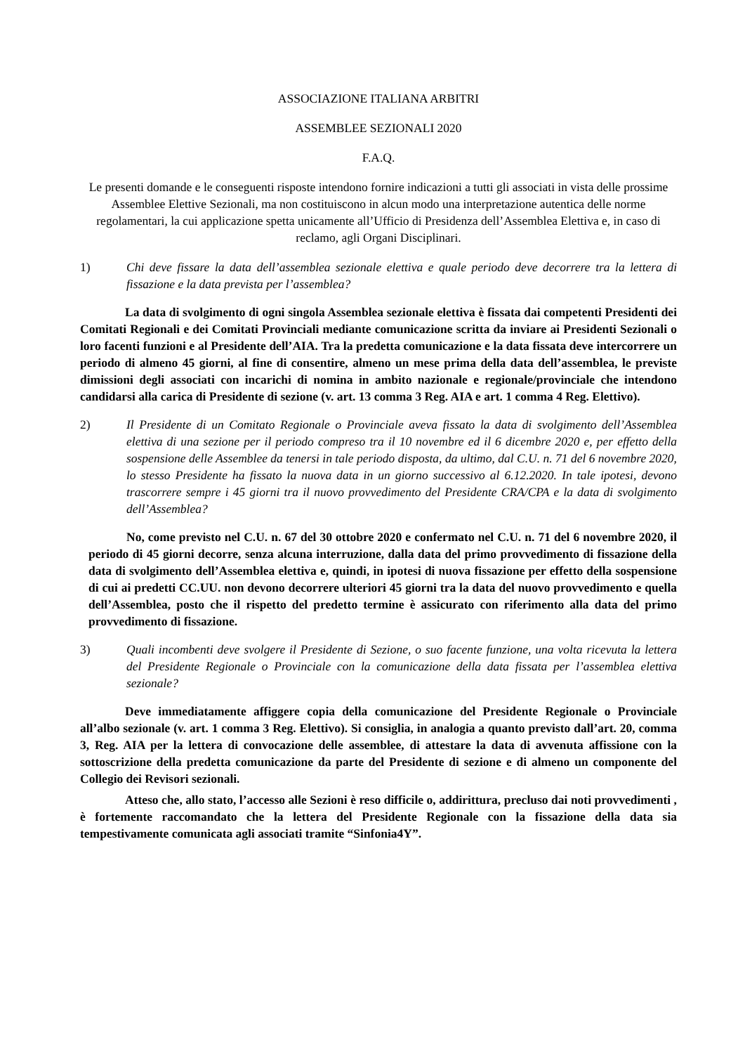ASSOCIAZIONE ITALIANA ARBITRI
ASSEMBLEE SEZIONALI 2020
F.A.Q.
Le presenti domande e le conseguenti risposte intendono fornire indicazioni a tutti gli associati in vista delle prossime Assemblee Elettive Sezionali, ma non costituiscono in alcun modo una interpretazione autentica delle norme regolamentari, la cui applicazione spetta unicamente all’Ufficio di Presidenza dell’Assemblea Elettiva e, in caso di reclamo, agli Organi Disciplinari.
1) Chi deve fissare la data dell’assemblea sezionale elettiva e quale periodo deve decorrere tra la lettera di fissazione e la data prevista per l’assemblea?
La data di svolgimento di ogni singola Assemblea sezionale elettiva è fissata dai competenti Presidenti dei Comitati Regionali e dei Comitati Provinciali mediante comunicazione scritta da inviare ai Presidenti Sezionali o loro facenti funzioni e al Presidente dell’AIA. Tra la predetta comunicazione e la data fissata deve intercorrere un periodo di almeno 45 giorni, al fine di consentire, almeno un mese prima della data dell’assemblea, le previste dimissioni degli associati con incarichi di nomina in ambito nazionale e regionale/provinciale che intendono candidarsi alla carica di Presidente di sezione (v. art. 13 comma 3 Reg. AIA e art. 1 comma 4 Reg. Elettivo).
2) Il Presidente di un Comitato Regionale o Provinciale aveva fissato la data di svolgimento dell’Assemblea elettiva di una sezione per il periodo compreso tra il 10 novembre ed il 6 dicembre 2020 e, per effetto della sospensione delle Assemblee da tenersi in tale periodo disposta, da ultimo, dal C.U. n. 71 del 6 novembre 2020, lo stesso Presidente ha fissato la nuova data in un giorno successivo al 6.12.2020. In tale ipotesi, devono trascorrere sempre i 45 giorni tra il nuovo provvedimento del Presidente CRA/CPA e la data di svolgimento dell’Assemblea?
No, come previsto nel C.U. n. 67 del 30 ottobre 2020 e confermato nel C.U. n. 71 del 6 novembre 2020, il periodo di 45 giorni decorre, senza alcuna interruzione, dalla data del primo provvedimento di fissazione della data di svolgimento dell’Assemblea elettiva e, quindi, in ipotesi di nuova fissazione per effetto della sospensione di cui ai predetti CC.UU. non devono decorrere ulteriori 45 giorni tra la data del nuovo provvedimento e quella dell’Assemblea, posto che il rispetto del predetto termine è assicurato con riferimento alla data del primo provvedimento di fissazione.
3) Quali incombenti deve svolgere il Presidente di Sezione, o suo facente funzione, una volta ricevuta la lettera del Presidente Regionale o Provinciale con la comunicazione della data fissata per l’assemblea elettiva sezionale?
Deve immediatamente affiggere copia della comunicazione del Presidente Regionale o Provinciale all’albo sezionale (v. art. 1 comma 3 Reg. Elettivo). Si consiglia, in analogia a quanto previsto dall’art. 20, comma 3, Reg. AIA per la lettera di convocazione delle assemblee, di attestare la data di avvenuta affissione con la sottoscrizione della predetta comunicazione da parte del Presidente di sezione e di almeno un componente del Collegio dei Revisori sezionali.
Atteso che, allo stato, l’accesso alle Sezioni è reso difficile o, addirittura, precluso dai noti provvedimenti , è fortemente raccomandato che la lettera del Presidente Regionale con la fissazione della data sia tempestivamente comunicata agli associati tramite “Sinfonia4Y”.